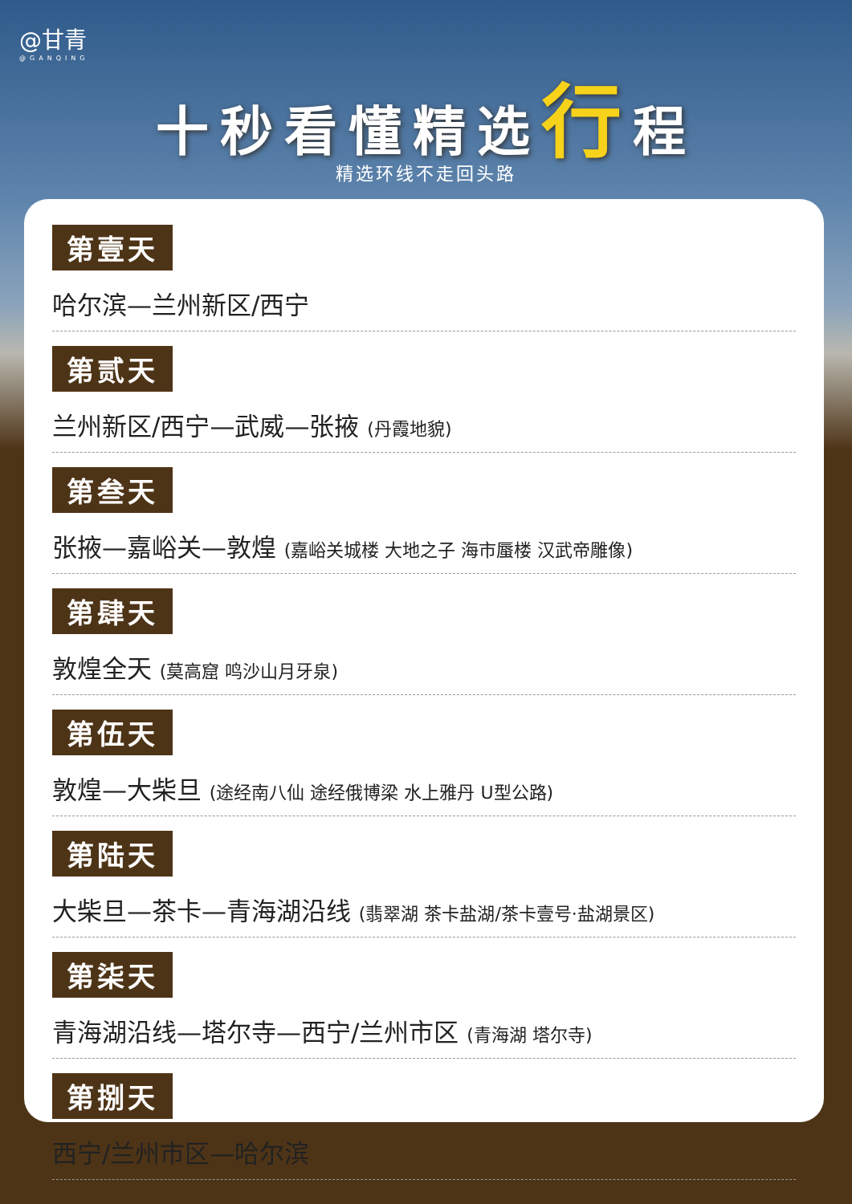@甘青
@GANQING
十秒看懂精选行程
精选环线不走回头路
第壹天
哈尔滨—兰州新区/西宁
第贰天
兰州新区/西宁—武威—张掖 (丹霞地貌)
第叁天
张掖—嘉峪关—敦煌 (嘉峪关城楼 大地之子 海市蜃楼 汉武帝雕像)
第肆天
敦煌全天 (莫高窟 鸣沙山月牙泉)
第伍天
敦煌—大柴旦 (途经南八仙 途经俄博梁 水上雅丹 U型公路)
第陆天
大柴旦—茶卡—青海湖沿线 (翡翠湖 茶卡盐湖/茶卡壹号·盐湖景区)
第柒天
青海湖沿线—塔尔寺—西宁/兰州市区 (青海湖 塔尔寺)
第捌天
西宁/兰州市区—哈尔滨